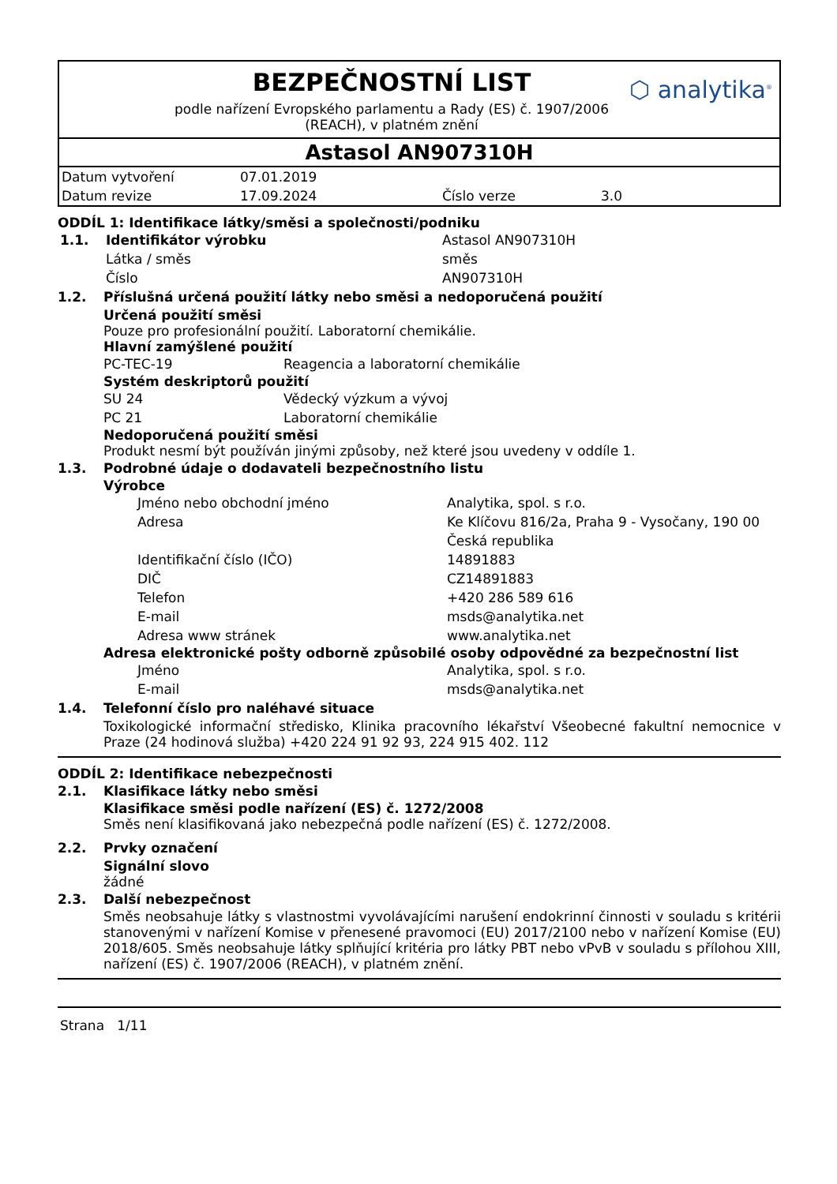BEZPEČNOSTNÍ LIST
podle nařízení Evropského parlamentu a Rady (ES) č. 1907/2006 (REACH), v platném znění
⬡ analytika<sup>®</sup>
Astasol AN907310H
| Datum vytvoření | 07.01.2019 | | |
| Datum revize | 17.09.2024 | Číslo verze | 3.0 |
ODDÍL 1: Identifikace látky/směsi a společnosti/podniku
| 1.1. | Identifikátor výrobku | Astasol AN907310H |
| | Látka / směs | směs |
| | Číslo | AN907310H |
1.2. Příslušná určená použití látky nebo směsi a nedoporučená použití
Určená použití směsi
Pouze pro profesionální použití. Laboratorní chemikálie.
Hlavní zamýšlené použití
| PC-TEC-19 | Reagencia a laboratorní chemikálie |
Systém deskriptorů použití
| SU 24 | Vědecký výzkum a vývoj |
| PC 21 | Laboratorní chemikálie |
Nedoporučená použití směsi
Produkt nesmí být používán jinými způsoby, než které jsou uvedeny v oddíle 1.
1.3. Podrobné údaje o dodavateli bezpečnostního listu
Výrobce
| Jméno nebo obchodní jméno | Analytika, spol. s r.o. |
| Adresa | Ke Klíčovu 816/2a, Praha 9 - Vysočany, 190 00 Česká republika |
| Identifikační číslo (IČO) | 14891883 |
| DIČ | CZ14891883 |
| Telefon | +420 286 589 616 |
| E-mail | msds@analytika.net |
| Adresa www stránek | www.analytika.net |
Adresa elektronické pošty odborně způsobilé osoby odpovědné za bezpečnostní list
| Jméno | Analytika, spol. s r.o. |
| E-mail | msds@analytika.net |
1.4. Telefonní číslo pro naléhavé situace
Toxikologické informační středisko, Klinika pracovního lékařství Všeobecné fakultní nemocnice v Praze (24 hodinová služba) +420 224 91 92 93, 224 915 402. 112
ODDÍL 2: Identifikace nebezpečnosti
2.1. Klasifikace látky nebo směsi
Klasifikace směsi podle nařízení (ES) č. 1272/2008
Směs není klasifikovaná jako nebezpečná podle nařízení (ES) č. 1272/2008.
2.2. Prvky označení
Signální slovo
žádné
2.3. Další nebezpečnost
Směs neobsahuje látky s vlastnostmi vyvolávajícími narušení endokrinní činnosti v souladu s kritérii stanovenými v nařízení Komise v přenesené pravomoci (EU) 2017/2100 nebo v nařízení Komise (EU) 2018/605. Směs neobsahuje látky splňující kritéria pro látky PBT nebo vPvB v souladu s přílohou XIII, nařízení (ES) č. 1907/2006 (REACH), v platném znění.
Strana 1/11